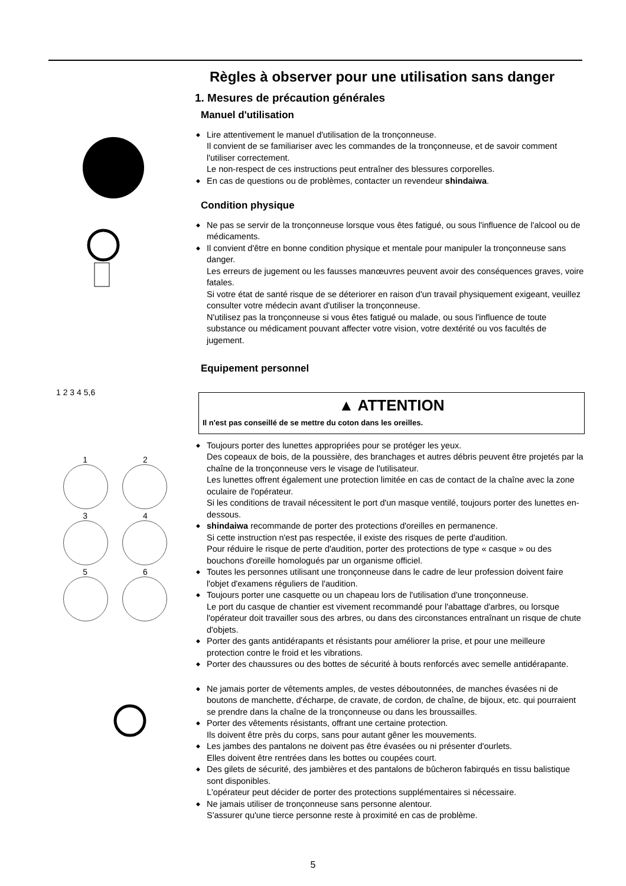1 2 3 4 5,6
1 2
3 4
5 6
Règles à observer pour une utilisation sans danger
1. Mesures de précaution générales
Manuel d'utilisation
◆ Lire attentivement le manuel d'utilisation de la tronçonneuse.
Il convient de se familiariser avec les commandes de la tronçonneuse, et de savoir comment l'utiliser correctement.
Le non-respect de ces instructions peut entraîner des blessures corporelles.
◆ En cas de questions ou de problèmes, contacter un revendeur shindaiwa.
Condition physique
◆ Ne pas se servir de la tronçonneuse lorsque vous êtes fatigué, ou sous l'influence de l'alcool ou de médicaments.
◆ Il convient d'être en bonne condition physique et mentale pour manipuler la tronçonneuse sans danger.
Les erreurs de jugement ou les fausses manœuvres peuvent avoir des conséquences graves, voire fatales.
Si votre état de santé risque de se déteriorer en raison d'un travail physiquement exigeant, veuillez consulter votre médecin avant d'utiliser la tronçonneuse.
N'utilisez pas la tronçonneuse si vous êtes fatigué ou malade, ou sous l'influence de toute substance ou médicament pouvant affecter votre vision, votre dextérité ou vos facultés de jugement.
Equipement personnel
▲ ATTENTION
Il n'est pas conseillé de se mettre du coton dans les oreilles.
◆ Toujours porter des lunettes appropriées pour se protéger les yeux.
Des copeaux de bois, de la poussière, des branchages et autres débris peuvent être projetés par la chaîne de la tronçonneuse vers le visage de l'utilisateur.
Les lunettes offrent également une protection limitée en cas de contact de la chaîne avec la zone oculaire de l'opérateur.
Si les conditions de travail nécessitent le port d'un masque ventilé, toujours porter des lunettes en-dessous.
◆ shindaiwa recommande de porter des protections d'oreilles en permanence.
Si cette instruction n'est pas respectée, il existe des risques de perte d'audition.
Pour réduire le risque de perte d'audition, porter des protections de type « casque » ou des bouchons d'oreille homologués par un organisme officiel.
◆ Toutes les personnes utilisant une tronçonneuse dans le cadre de leur profession doivent faire l'objet d'examens réguliers de l'audition.
◆ Toujours porter une casquette ou un chapeau lors de l'utilisation d'une tronçonneuse.
Le port du casque de chantier est vivement recommandé pour l'abattage d'arbres, ou lorsque l'opérateur doit travailler sous des arbres, ou dans des circonstances entraînant un risque de chute d'objets.
◆ Porter des gants antidérapants et résistants pour améliorer la prise, et pour une meilleure protection contre le froid et les vibrations.
◆ Porter des chaussures ou des bottes de sécurité à bouts renforcés avec semelle antidérapante.
◆ Ne jamais porter de vêtements amples, de vestes déboutonnées, de manches évasées ni de boutons de manchette, d'écharpe, de cravate, de cordon, de chaîne, de bijoux, etc. qui pourraient se prendre dans la chaîne de la tronçonneuse ou dans les broussailles.
◆ Porter des vêtements résistants, offrant une certaine protection.
Ils doivent être près du corps, sans pour autant gêner les mouvements.
◆ Les jambes des pantalons ne doivent pas être évasées ou ni présenter d'ourlets.
Elles doivent être rentrées dans les bottes ou coupées court.
◆ Des gilets de sécurité, des jambières et des pantalons de bûcheron fabirqués en tissu balistique sont disponibles.
L'opérateur peut décider de porter des protections supplémentaires si nécessaire.
◆ Ne jamais utiliser de tronçonneuse sans personne alentour.
S'assurer qu'une tierce personne reste à proximité en cas de problème.
5